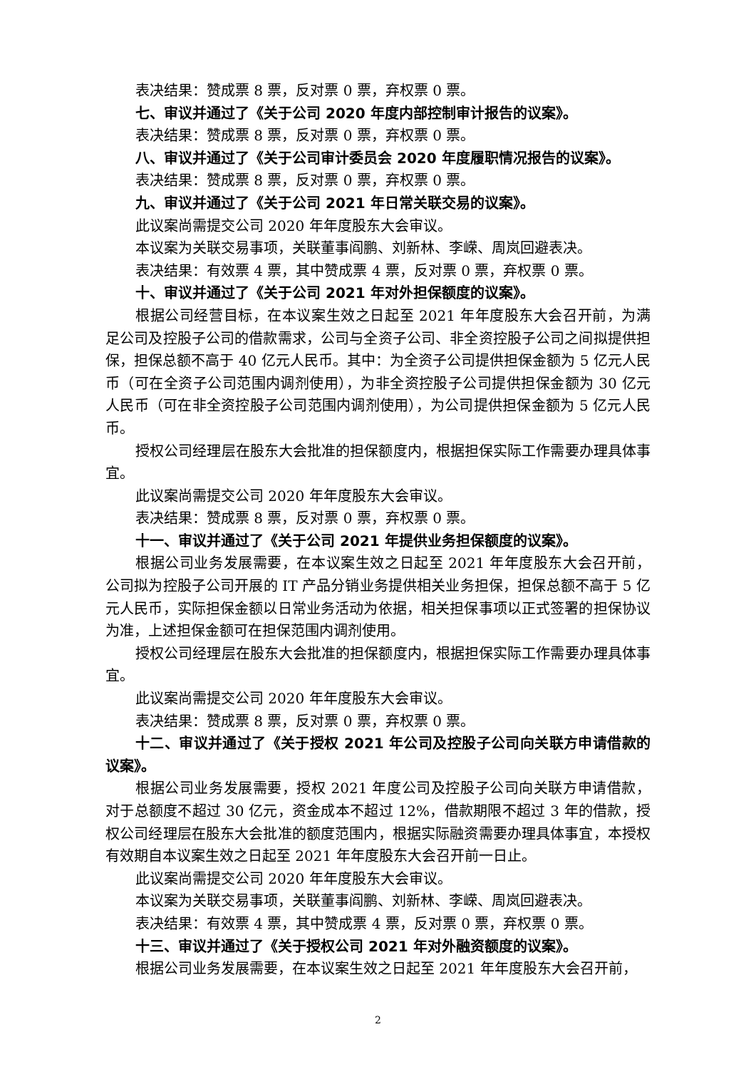表决结果：赞成票 8 票，反对票 0 票，弃权票 0 票。
七、审议并通过了《关于公司 2020 年度内部控制审计报告的议案》。
表决结果：赞成票 8 票，反对票 0 票，弃权票 0 票。
八、审议并通过了《关于公司审计委员会 2020 年度履职情况报告的议案》。
表决结果：赞成票 8 票，反对票 0 票，弃权票 0 票。
九、审议并通过了《关于公司 2021 年日常关联交易的议案》。
此议案尚需提交公司 2020 年年度股东大会审议。
本议案为关联交易事项，关联董事阎鹏、刘新林、李嵘、周岚回避表决。
表决结果：有效票 4 票，其中赞成票 4 票，反对票 0 票，弃权票 0 票。
十、审议并通过了《关于公司 2021 年对外担保额度的议案》。
根据公司经营目标，在本议案生效之日起至 2021 年年度股东大会召开前，为满足公司及控股子公司的借款需求，公司与全资子公司、非全资控股子公司之间拟提供担保，担保总额不高于 40 亿元人民币。其中：为全资子公司提供担保金额为 5 亿元人民币（可在全资子公司范围内调剂使用），为非全资控股子公司提供担保金额为 30 亿元人民币（可在非全资控股子公司范围内调剂使用），为公司提供担保金额为 5 亿元人民币。
授权公司经理层在股东大会批准的担保额度内，根据担保实际工作需要办理具体事宜。
此议案尚需提交公司 2020 年年度股东大会审议。
表决结果：赞成票 8 票，反对票 0 票，弃权票 0 票。
十一、审议并通过了《关于公司 2021 年提供业务担保额度的议案》。
根据公司业务发展需要，在本议案生效之日起至 2021 年年度股东大会召开前，公司拟为控股子公司开展的 IT 产品分销业务提供相关业务担保，担保总额不高于 5 亿元人民币，实际担保金额以日常业务活动为依据，相关担保事项以正式签署的担保协议为准，上述担保金额可在担保范围内调剂使用。
授权公司经理层在股东大会批准的担保额度内，根据担保实际工作需要办理具体事宜。
此议案尚需提交公司 2020 年年度股东大会审议。
表决结果：赞成票 8 票，反对票 0 票，弃权票 0 票。
十二、审议并通过了《关于授权 2021 年公司及控股子公司向关联方申请借款的议案》。
根据公司业务发展需要，授权 2021 年度公司及控股子公司向关联方申请借款，对于总额度不超过 30 亿元，资金成本不超过 12%，借款期限不超过 3 年的借款，授权公司经理层在股东大会批准的额度范围内，根据实际融资需要办理具体事宜，本授权有效期自本议案生效之日起至 2021 年年度股东大会召开前一日止。
此议案尚需提交公司 2020 年年度股东大会审议。
本议案为关联交易事项，关联董事阎鹏、刘新林、李嵘、周岚回避表决。
表决结果：有效票 4 票，其中赞成票 4 票，反对票 0 票，弃权票 0 票。
十三、审议并通过了《关于授权公司 2021 年对外融资额度的议案》。
根据公司业务发展需要，在本议案生效之日起至 2021 年年度股东大会召开前，
2